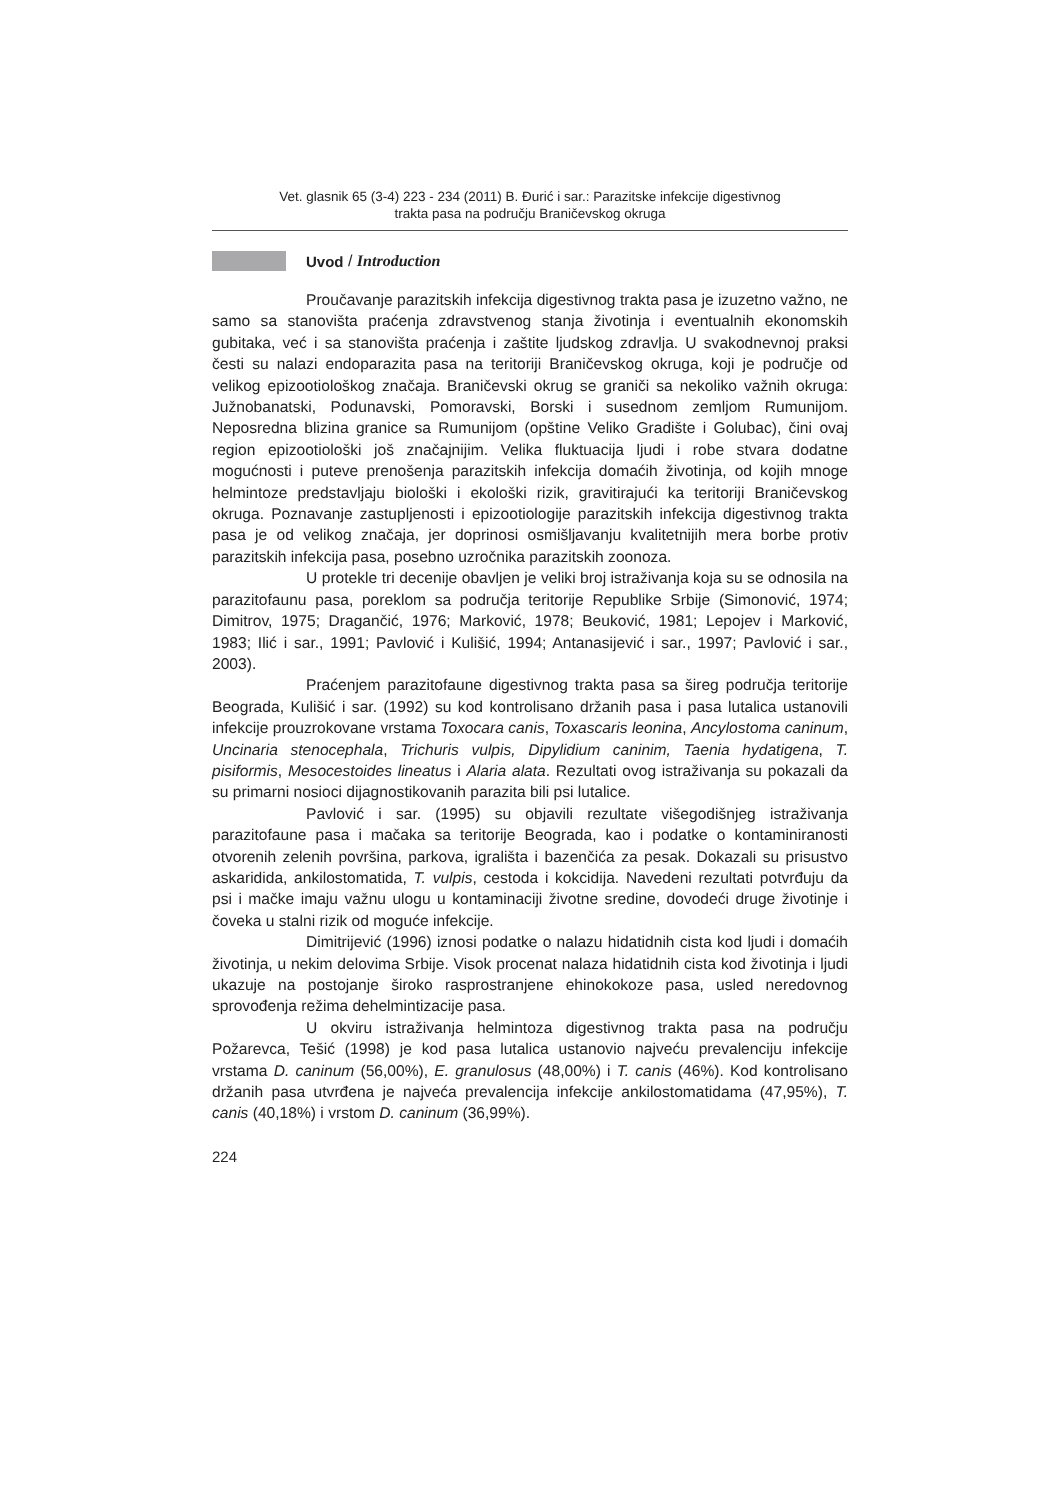Vet. glasnik 65 (3-4) 223 - 234 (2011) B. Đurić i sar.: Parazitske infekcije digestivnog
trakta pasa na području Braničevskog okruga
Uvod / Introduction
Proučavanje parazitskih infekcija digestivnog trakta pasa je izuzetno važno, ne samo sa stanovišta praćenja zdravstvenog stanja životinja i eventualnih ekonomskih gubitaka, već i sa stanovišta praćenja i zaštite ljudskog zdravlja. U svakodnevnoj praksi česti su nalazi endoparazita pasa na teritoriji Braničevskog okruga, koji je područje od velikog epizootiološkog značaja. Braničevski okrug se graniči sa nekoliko važnih okruga: Južnobanatski, Podunavski, Pomoravski, Borski i susednom zemljom Rumunijom. Neposredna blizina granice sa Rumunijom (opštine Veliko Gradište i Golubac), čini ovaj region epizootiološki još značajnijim. Velika fluktuacija ljudi i robe stvara dodatne mogućnosti i puteve prenošenja parazitskih infekcija domaćih životinja, od kojih mnoge helmintoze predstavljaju biološki i ekološki rizik, gravitirajući ka teritoriji Braničevskog okruga. Poznavanje zastupljenosti i epizootiologije parazitskih infekcija digestivnog trakta pasa je od velikog značaja, jer doprinosi osmišljavanju kvalitetnijih mera borbe protiv parazitskih infekcija pasa, posebno uzročnika parazitskih zoonoza.
U protekle tri decenije obavljen je veliki broj istraživanja koja su se odnosila na parazitofaunu pasa, poreklom sa područja teritorije Republike Srbije (Simonović, 1974; Dimitrov, 1975; Dragančić, 1976; Marković, 1978; Beuković, 1981; Lepojev i Marković, 1983; Ilić i sar., 1991; Pavlović i Kulišić, 1994; Antanasijević i sar., 1997; Pavlović i sar., 2003).
Praćenjem parazitofaune digestivnog trakta pasa sa šireg područja teritorije Beograda, Kulišić i sar. (1992) su kod kontrolisano držanih pasa i pasa lutalica ustanovili infekcije prouzrokovane vrstama Toxocara canis, Toxascaris leonina, Ancylostoma caninum, Uncinaria stenocephala, Trichuris vulpis, Dipylidium caninim, Taenia hydatigena, T. pisiformis, Mesocestoides lineatus i Alaria alata. Rezultati ovog istraživanja su pokazali da su primarni nosioci dijagnostikovanih parazita bili psi lutalice.
Pavlović i sar. (1995) su objavili rezultate višegodišnjeg istraživanja parazitofaune pasa i mačaka sa teritorije Beograda, kao i podatke o kontaminiranosti otvorenih zelenih površina, parkova, igrališta i bazenčića za pesak. Dokazali su prisustvo askaridida, ankilostomatida, T. vulpis, cestoda i kokcidija. Navedeni rezultati potvrđuju da psi i mačke imaju važnu ulogu u kontaminaciji životne sredine, dovodeći druge životinje i čoveka u stalni rizik od moguće infekcije.
Dimitrijević (1996) iznosi podatke o nalazu hidatidnih cista kod ljudi i domaćih životinja, u nekim delovima Srbije. Visok procenat nalaza hidatidnih cista kod životinja i ljudi ukazuje na postojanje široko rasprostranjene ehinokokoze pasa, usled neredovnog sprovođenja režima dehelmintizacije pasa.
U okviru istraživanja helmintoza digestivnog trakta pasa na području Požarevca, Tešić (1998) je kod pasa lutalica ustanovio najveću prevalenciju infekcije vrstama D. caninum (56,00%), E. granulosus (48,00%) i T. canis (46%). Kod kontrolisano držanih pasa utvrđena je najveća prevalencija infekcije ankilostomatidama (47,95%), T. canis (40,18%) i vrstom D. caninum (36,99%).
224